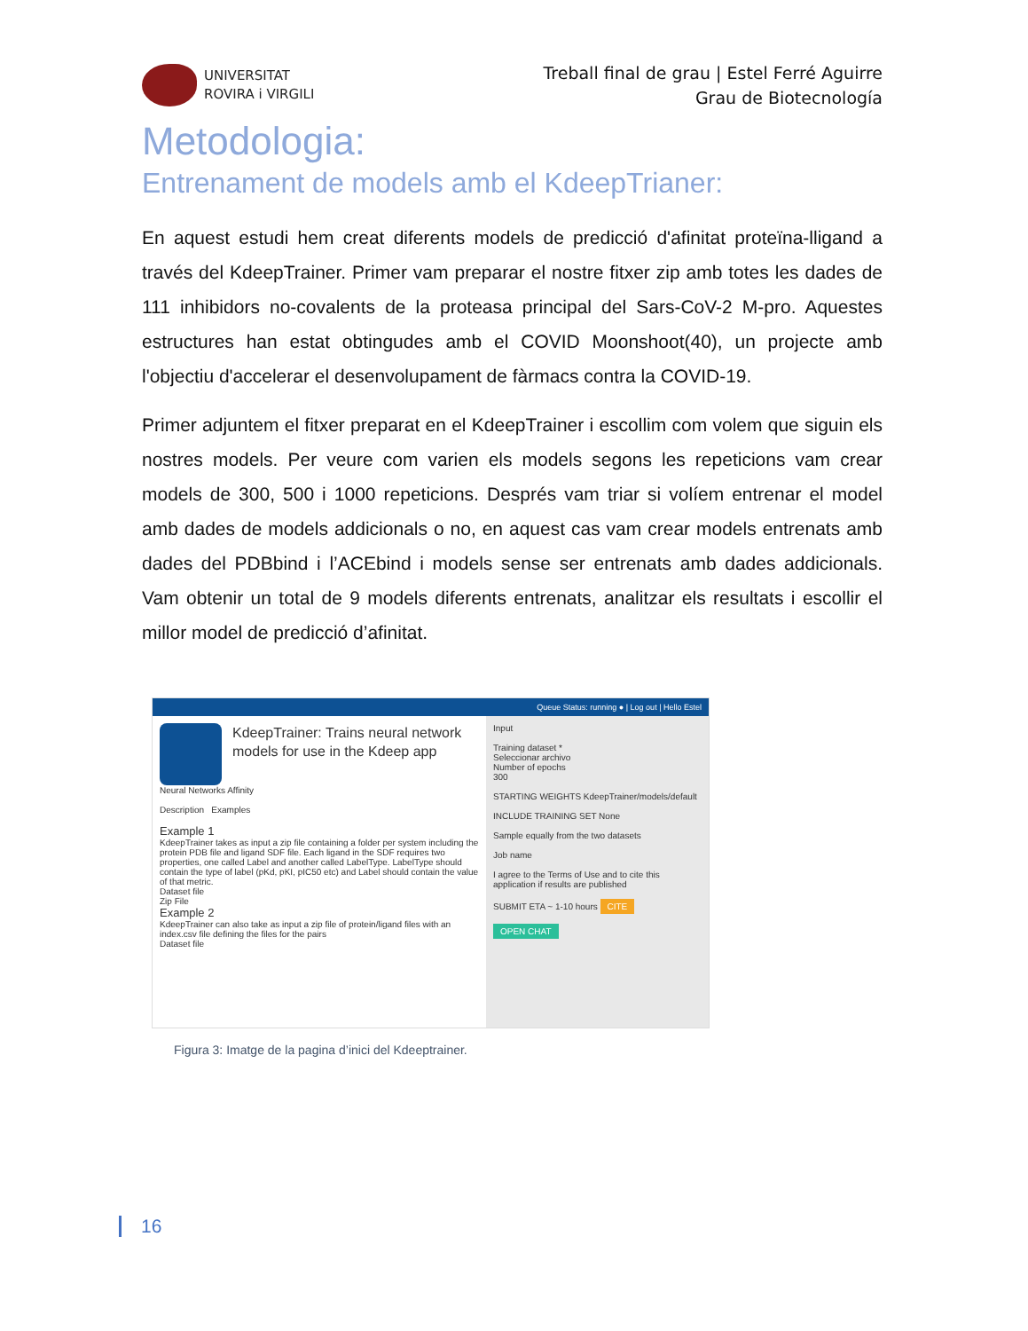UNIVERSITAT
ROVIRA i VIRGILI
Treball final de grau | Estel Ferré Aguirre
Grau de Biotecnología
Metodologia:
Entrenament de models amb el KdeepTrianer:
En aquest estudi hem creat diferents models de predicció d'afinitat proteïna-lligand a través del KdeepTrainer. Primer vam preparar el nostre fitxer zip amb totes les dades de 111 inhibidors no-covalents de la proteasa principal del Sars-CoV-2 M-pro. Aquestes estructures han estat obtingudes amb el COVID Moonshoot(40), un projecte amb l'objectiu d'accelerar el desenvolupament de fàrmacs contra la COVID-19.
Primer adjuntem el fitxer preparat en el KdeepTrainer i escollim com volem que siguin els nostres models. Per veure com varien els models segons les repeticions vam crear models de 300, 500 i 1000 repeticions. Després vam triar si volíem entrenar el model amb dades de models addicionals o no, en aquest cas vam crear models entrenats amb dades del PDBbind i l’ACEbind i models sense ser entrenats amb dades addicionals. Vam obtenir un total de 9 models diferents entrenats, analitzar els resultats i escollir el millor model de predicció d’afinitat.
Queue Status: running ● | Log out | Hello Estel
KdeepTrainer: Trains neural network models for use in the Kdeep app
Neural Networks Affinity
Description Examples
Example 1
KdeepTrainer takes as input a zip file containing a folder per system including the protein PDB file and ligand SDF file. Each ligand in the SDF requires two properties, one called Label and another called LabelType. LabelType should contain the type of label (pKd, pKI, pIC50 etc) and Label should contain the value of that metric.
Dataset file
Zip File
Example 2
KdeepTrainer can also take as input a zip file of protein/ligand files with an index.csv file defining the files for the pairs
Dataset file
Input
Training dataset *
Seleccionar archivo
Number of epochs
300
STARTING WEIGHTS KdeepTrainer/models/default
INCLUDE TRAINING SET None
Sample equally from the two datasets
Job name
I agree to the Terms of Use and to cite this application if results are published
SUBMIT ETA ~ 1-10 hours CITE
OPEN CHAT
Figura 3: Imatge de la pagina d’inici del Kdeeptrainer.
16